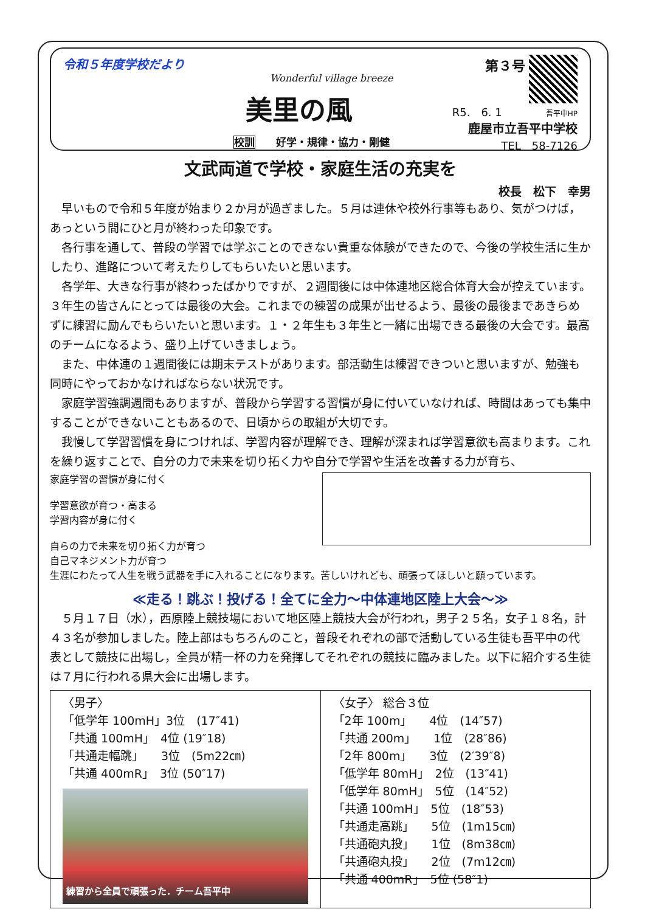令和５年度学校だより
Wonderful village breeze
美里の風
校訓　　好学・規律・協力・剛健
第３号
R5.　6. 1　　　　吾平中HP
鹿屋市立吾平中学校
TEL　58-7126
文武両道で学校・家庭生活の充実を
校長　松下　幸男
早いもので令和５年度が始まり２か月が過ぎました。５月は連休や校外行事等もあり、気がつけば，あっという間にひと月が終わった印象です。
各行事を通して、普段の学習では学ぶことのできない貴重な体験ができたので、今後の学校生活に生かしたり、進路について考えたりしてもらいたいと思います。
各学年、大きな行事が終わったばかりですが、２週間後には中体連地区総合体育大会が控えています。３年生の皆さんにとっては最後の大会。これまでの練習の成果が出せるよう、最後の最後まであきらめずに練習に励んでもらいたいと思います。１・２年生も３年生と一緒に出場できる最後の大会です。最高のチームになるよう、盛り上げていきましょう。
また、中体連の１週間後には期末テストがあります。部活動生は練習できついと思いますが、勉強も同時にやっておかなければならない状況です。
家庭学習強調週間もありますが、普段から学習する習慣が身に付いていなければ、時間はあっても集中することができないこともあるので、日頃からの取組が大切です。
我慢して学習習慣を身につければ、学習内容が理解でき、理解が深まれば学習意欲も高まります。これを繰り返すことで、自分の力で未来を切り拓く力や自分で学習や生活を改善する力が育ち、
家庭学習の習慣が身に付く
学習意欲が育つ・高まる 学習内容が身に付く
自らの力で未来を切り拓く力が育つ
自己マネジメント力が育つ
生涯にわたって人生を戦う武器を手に入れることになります。苦しいけれども、頑張ってほしいと願っています。
≪走る！跳ぶ！投げる！全てに全力～中体連地区陸上大会～≫
５月１７日（水），西原陸上競技場において地区陸上競技大会が行われ，男子２５名，女子１８名，計４３名が参加しました。陸上部はもちろんのこと，普段それぞれの部で活動している生徒も吾平中の代表として競技に出場し，全員が精一杯の力を発揮してそれぞれの競技に臨みました。以下に紹介する生徒は７月に行われる県大会に出場します。
| 〈男子〉 「低学年 100mH」3位 (17″41) 「共通 100mH」 4位 (19″18) 「共通走幅跳」 3位 (5m22㎝) 「共通 400mR」 3位 (50″17) 練習から全員で頑張った．チーム吾平中 | 〈女子〉 総合３位 「2年 100m」 4位 (14″57) 「共通 200m」 1位 (28″86) 「2年 800m」 3位 (2′39″8) 「低学年 80mH」 2位 (13″41) 「低学年 80mH」 5位 (14″52) 「共通 100mH」 5位 (18″53) 「共通走高跳」 5位 (1m15㎝) 「共通砲丸投」 1位 (8m38㎝) 「共通砲丸投」 2位 (7m12㎝) 「共通 400mR」 5位 (58″1) |